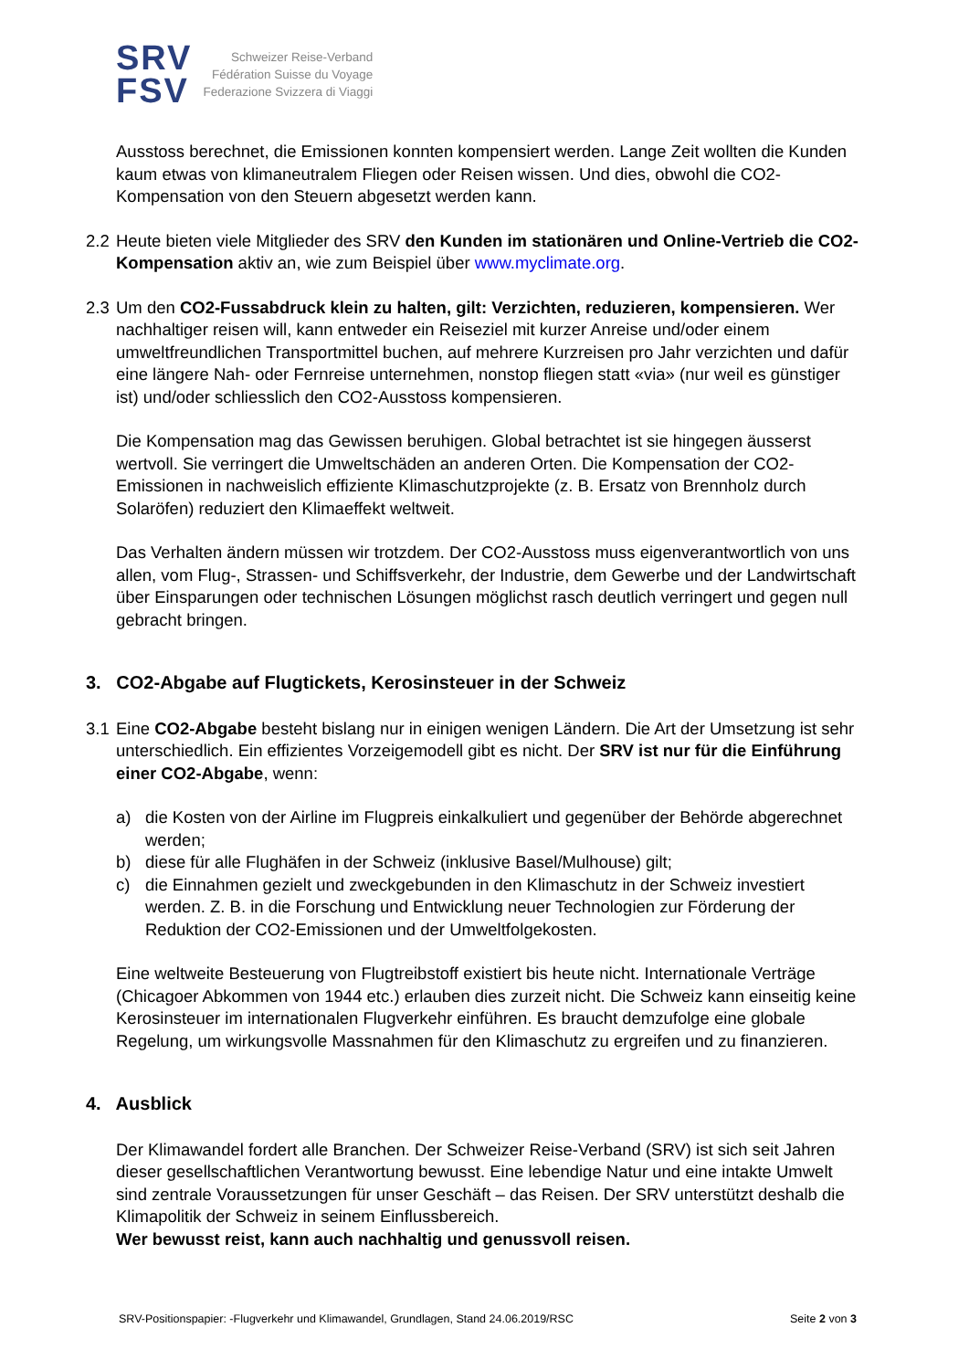SRV
FSV
Schweizer Reise-Verband
Fédération Suisse du Voyage
Federazione Svizzera di Viaggi
Ausstoss berechnet, die Emissionen konnten kompensiert werden. Lange Zeit wollten die Kunden kaum etwas von klimaneutralem Fliegen oder Reisen wissen. Und dies, obwohl die CO2-Kompensation von den Steuern abgesetzt werden kann.
2.2 Heute bieten viele Mitglieder des SRV den Kunden im stationären und Online-Vertrieb die CO2-Kompensation aktiv an, wie zum Beispiel über www.myclimate.org.
2.3 Um den CO2-Fussabdruck klein zu halten, gilt: Verzichten, reduzieren, kompensieren. Wer nachhaltiger reisen will, kann entweder ein Reiseziel mit kurzer Anreise und/oder einem umweltfreundlichen Transportmittel buchen, auf mehrere Kurzreisen pro Jahr verzichten und dafür eine längere Nah- oder Fernreise unternehmen, nonstop fliegen statt «via» (nur weil es günstiger ist) und/oder schliesslich den CO2-Ausstoss kompensieren.
Die Kompensation mag das Gewissen beruhigen. Global betrachtet ist sie hingegen äusserst wertvoll. Sie verringert die Umweltschäden an anderen Orten. Die Kompensation der CO2-Emissionen in nachweislich effiziente Klimaschutzprojekte (z. B. Ersatz von Brennholz durch Solaröfen) reduziert den Klimaeffekt weltweit.
Das Verhalten ändern müssen wir trotzdem. Der CO2-Ausstoss muss eigenverantwortlich von uns allen, vom Flug-, Strassen- und Schiffsverkehr, der Industrie, dem Gewerbe und der Landwirtschaft über Einsparungen oder technischen Lösungen möglichst rasch deutlich verringert und gegen null gebracht bringen.
3. CO2-Abgabe auf Flugtickets, Kerosinsteuer in der Schweiz
3.1 Eine CO2-Abgabe besteht bislang nur in einigen wenigen Ländern. Die Art der Umsetzung ist sehr unterschiedlich. Ein effizientes Vorzeigemodell gibt es nicht. Der SRV ist nur für die Einführung einer CO2-Abgabe, wenn:
a) die Kosten von der Airline im Flugpreis einkalkuliert und gegenüber der Behörde abgerechnet werden;
b) diese für alle Flughäfen in der Schweiz (inklusive Basel/Mulhouse) gilt;
c) die Einnahmen gezielt und zweckgebunden in den Klimaschutz in der Schweiz investiert werden. Z. B. in die Forschung und Entwicklung neuer Technologien zur Förderung der Reduktion der CO2-Emissionen und der Umweltfolgekosten.
Eine weltweite Besteuerung von Flugtreibstoff existiert bis heute nicht. Internationale Verträge (Chicagoer Abkommen von 1944 etc.) erlauben dies zurzeit nicht. Die Schweiz kann einseitig keine Kerosinsteuer im internationalen Flugverkehr einführen. Es braucht demzufolge eine globale Regelung, um wirkungsvolle Massnahmen für den Klimaschutz zu ergreifen und zu finanzieren.
4. Ausblick
Der Klimawandel fordert alle Branchen. Der Schweizer Reise-Verband (SRV) ist sich seit Jahren dieser gesellschaftlichen Verantwortung bewusst. Eine lebendige Natur und eine intakte Umwelt sind zentrale Voraussetzungen für unser Geschäft – das Reisen. Der SRV unterstützt deshalb die Klimapolitik der Schweiz in seinem Einflussbereich.
Wer bewusst reist, kann auch nachhaltig und genussvoll reisen.
SRV-Positionspapier: -Flugverkehr und Klimawandel, Grundlagen, Stand 24.06.2019/RSC Seite 2 von 3